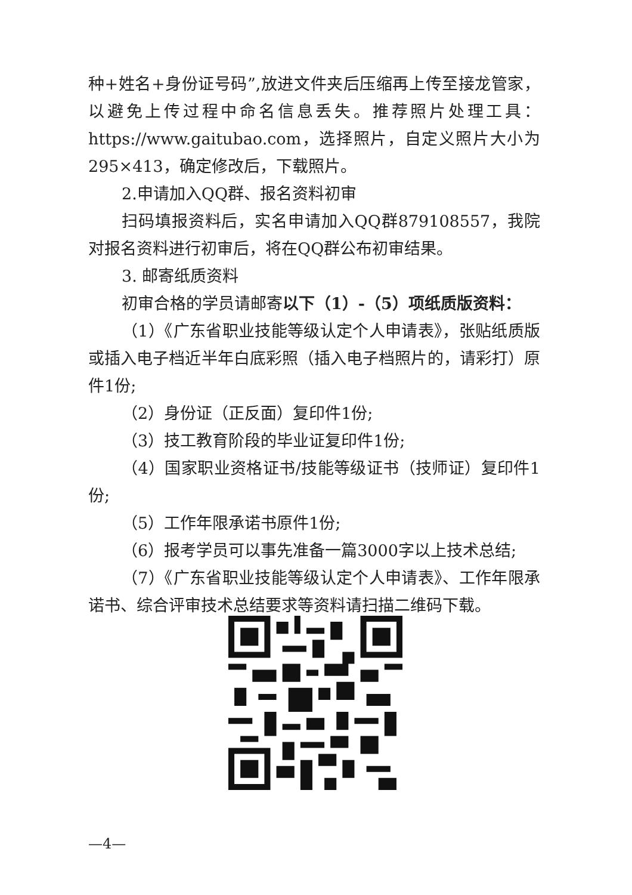种+姓名+身份证号码”,放进文件夹后压缩再上传至接龙管家，以避免上传过程中命名信息丢失。推荐照片处理工具：https://www.gaitubao.com，选择照片，自定义照片大小为295×413，确定修改后，下载照片。
2.申请加入QQ群、报名资料初审
扫码填报资料后，实名申请加入QQ群879108557，我院对报名资料进行初审后，将在QQ群公布初审结果。
3. 邮寄纸质资料
初审合格的学员请邮寄以下（1）-（5）项纸质版资料：
（1）《广东省职业技能等级认定个人申请表》，张贴纸质版或插入电子档近半年白底彩照（插入电子档照片的，请彩打）原件1份;
（2）身份证（正反面）复印件1份;
（3）技工教育阶段的毕业证复印件1份;
（4）国家职业资格证书/技能等级证书（技师证）复印件1份;
（5）工作年限承诺书原件1份;
（6）报考学员可以事先准备一篇3000字以上技术总结;
（7）《广东省职业技能等级认定个人申请表》、工作年限承诺书、综合评审技术总结要求等资料请扫描二维码下载。
—4—